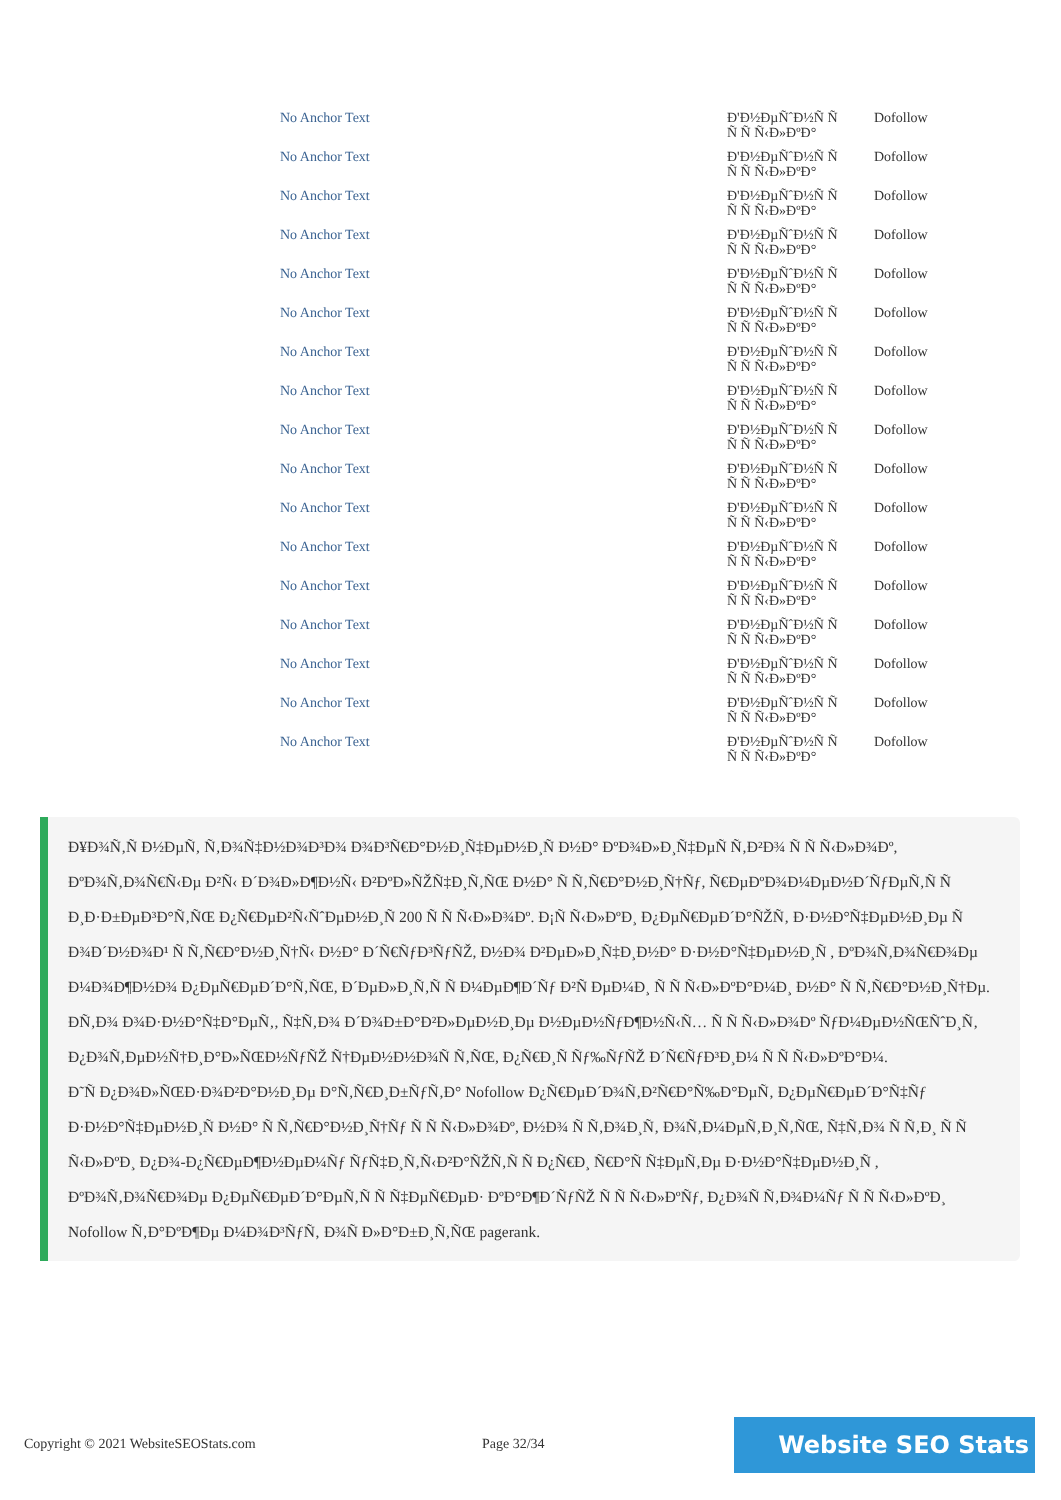| No Anchor Text | Ð'Ð½ÐµÑˆÐ½Ñ Ñ Ñ Ñ Ñ‹Ð»ÐºÐ° | Dofollow |
| No Anchor Text | Ð'Ð½ÐµÑˆÐ½Ñ Ñ Ñ Ñ Ñ‹Ð»ÐºÐ° | Dofollow |
| No Anchor Text | Ð'Ð½ÐµÑˆÐ½Ñ Ñ Ñ Ñ Ñ‹Ð»ÐºÐ° | Dofollow |
| No Anchor Text | Ð'Ð½ÐµÑˆÐ½Ñ Ñ Ñ Ñ Ñ‹Ð»ÐºÐ° | Dofollow |
| No Anchor Text | Ð'Ð½ÐµÑˆÐ½Ñ Ñ Ñ Ñ Ñ‹Ð»ÐºÐ° | Dofollow |
| No Anchor Text | Ð'Ð½ÐµÑˆÐ½Ñ Ñ Ñ Ñ Ñ‹Ð»ÐºÐ° | Dofollow |
| No Anchor Text | Ð'Ð½ÐµÑˆÐ½Ñ Ñ Ñ Ñ Ñ‹Ð»ÐºÐ° | Dofollow |
| No Anchor Text | Ð'Ð½ÐµÑˆÐ½Ñ Ñ Ñ Ñ Ñ‹Ð»ÐºÐ° | Dofollow |
| No Anchor Text | Ð'Ð½ÐµÑˆÐ½Ñ Ñ Ñ Ñ Ñ‹Ð»ÐºÐ° | Dofollow |
| No Anchor Text | Ð'Ð½ÐµÑˆÐ½Ñ Ñ Ñ Ñ Ñ‹Ð»ÐºÐ° | Dofollow |
| No Anchor Text | Ð'Ð½ÐµÑˆÐ½Ñ Ñ Ñ Ñ Ñ‹Ð»ÐºÐ° | Dofollow |
| No Anchor Text | Ð'Ð½ÐµÑˆÐ½Ñ Ñ Ñ Ñ Ñ‹Ð»ÐºÐ° | Dofollow |
| No Anchor Text | Ð'Ð½ÐµÑˆÐ½Ñ Ñ Ñ Ñ Ñ‹Ð»ÐºÐ° | Dofollow |
| No Anchor Text | Ð'Ð½ÐµÑˆÐ½Ñ Ñ Ñ Ñ Ñ‹Ð»ÐºÐ° | Dofollow |
| No Anchor Text | Ð'Ð½ÐµÑˆÐ½Ñ Ñ Ñ Ñ Ñ‹Ð»ÐºÐ° | Dofollow |
| No Anchor Text | Ð'Ð½ÐµÑˆÐ½Ñ Ñ Ñ Ñ Ñ‹Ð»ÐºÐ° | Dofollow |
| No Anchor Text | Ð'Ð½ÐµÑˆÐ½Ñ Ñ Ñ Ñ Ñ‹Ð»ÐºÐ° | Dofollow |
Ð¥Ð¾Ñ‚Ñ Ð½ÐµÑ‚ Ñ‚Ð¾Ñ‡Ð½Ð¾Ð³Ð¾ Ð¾Ð³Ñ€Ð°Ð½Ð¸Ñ‡ÐµÐ½Ð¸Ñ Ð½Ð° ÐºÐ¾Ð»Ð¸Ñ‡ÐµÑ Ñ‚Ð²Ð¾ Ñ Ñ Ñ‹Ð»Ð¾Ðº, ÐºÐ¾Ñ‚Ð¾Ñ€Ñ‹Ðµ Ð²Ñ‹ Ð´Ð¾Ð»Ð¶Ð½Ñ‹ Ð²ÐºÐ»ÑŽÑ‡Ð¸Ñ‚ÑŒ Ð½Ð° Ñ Ñ‚Ñ€Ð°Ð½Ð¸Ñ†Ñƒ, Ñ€ÐµÐºÐ¾Ð¼ÐµÐ½Ð´ÑƒÐµÑ‚Ñ Ñ Ð¸Ð·Ð±ÐµÐ³Ð°Ñ‚ÑŒ Ð¿Ñ€ÐµÐ²Ñ‹ÑˆÐµÐ½Ð¸Ñ 200 Ñ Ñ Ñ‹Ð»Ð¾Ðº. Ð¡Ñ Ñ‹Ð»ÐºÐ¸ Ð¿ÐµÑ€ÐµÐ´Ð°ÑŽÑ‚ Ð·Ð½Ð°Ñ‡ÐµÐ½Ð¸Ðµ Ñ Ð¾Ð´Ð½Ð¾Ð¹ Ñ Ñ‚Ñ€Ð°Ð½Ð¸Ñ†Ñ‹ Ð½Ð° Ð´Ñ€ÑƒÐ³ÑƒÑŽ, Ð½Ð¾ Ð²ÐµÐ»Ð¸Ñ‡Ð¸Ð½Ð° Ð·Ð½Ð°Ñ‡ÐµÐ½Ð¸Ñ , ÐºÐ¾Ñ‚Ð¾Ñ€Ð¾Ðµ Ð¼Ð¾Ð¶Ð½Ð¾ Ð¿ÐµÑ€ÐµÐ´Ð°Ñ‚ÑŒ, Ð´ÐµÐ»Ð¸Ñ‚Ñ Ñ Ð¼ÐµÐ¶Ð´Ñƒ Ð²Ñ ÐµÐ¼Ð¸ Ñ Ñ Ñ‹Ð»ÐºÐ°Ð¼Ð¸ Ð½Ð° Ñ Ñ‚Ñ€Ð°Ð½Ð¸Ñ†Ðµ. Ð­Ñ‚Ð¾ Ð¾Ð·Ð½Ð°Ñ‡Ð°ÐµÑ‚, Ñ‡Ñ‚Ð¾ Ð´Ð¾Ð±Ð°Ð²Ð»ÐµÐ½Ð¸Ðµ Ð½ÐµÐ½ÑƒÐ¶Ð½Ñ‹Ñ… Ñ Ñ Ñ‹Ð»Ð¾Ðº ÑƒÐ¼ÐµÐ½ÑŒÑˆÐ¸Ñ‚ Ð¿Ð¾Ñ‚ÐµÐ½Ñ†Ð¸Ð°Ð»ÑŒÐ½ÑƒÑŽ Ñ†ÐµÐ½Ð½Ð¾Ñ Ñ‚ÑŒ, Ð¿Ñ€Ð¸Ñ Ñƒ‰ÑƒÑŽ Ð´Ñ€ÑƒÐ³Ð¸Ð¼ Ñ Ñ Ñ‹Ð»ÐºÐ°Ð¼.
Ð˜Ñ Ð¿Ð¾Ð»ÑŒÐ·Ð¾Ð²Ð°Ð½Ð¸Ðµ Ð°Ñ‚Ñ€Ð¸Ð±ÑƒÑ‚Ð° Nofollow Ð¿Ñ€ÐµÐ´Ð¾Ñ‚Ð²Ñ€Ð°Ñ‰Ð°ÐµÑ‚ Ð¿ÐµÑ€ÐµÐ´Ð°Ñ‡Ñƒ Ð·Ð½Ð°Ñ‡ÐµÐ½Ð¸Ñ Ð½Ð° Ñ Ñ‚Ñ€Ð°Ð½Ð¸Ñ†Ñƒ Ñ Ñ Ñ‹Ð»Ð¾Ðº, Ð½Ð¾ Ñ Ñ‚Ð¾Ð¸Ñ‚ Ð¾Ñ‚Ð¼ÐµÑ‚Ð¸Ñ‚ÑŒ, Ñ‡Ñ‚Ð¾ Ñ Ñ‚Ð¸ Ñ Ñ Ñ‹Ð»ÐºÐ¸ Ð¿Ð¾-Ð¿Ñ€ÐµÐ¶Ð½ÐµÐ¼Ñƒ ÑƒÑ‡Ð¸Ñ‚Ñ‹Ð²Ð°ÑŽÑ‚Ñ Ñ Ð¿Ñ€Ð¸ Ñ€Ð°Ñ Ñ‡ÐµÑ‚Ðµ Ð·Ð½Ð°Ñ‡ÐµÐ½Ð¸Ñ , ÐºÐ¾Ñ‚Ð¾Ñ€Ð¾Ðµ Ð¿ÐµÑ€ÐµÐ´Ð°ÐµÑ‚Ñ Ñ Ñ‡ÐµÑ€ÐµÐ· ÐºÐ°Ð¶Ð´ÑƒÑŽ Ñ Ñ Ñ‹Ð»ÐºÑƒ, Ð¿Ð¾Ñ Ñ‚Ð¾Ð¼Ñƒ Ñ Ñ Ñ‹Ð»ÐºÐ¸ Nofollow Ñ‚Ð°ÐºÐ¶Ðµ Ð¼Ð¾Ð³ÑƒÑ‚ Ð¾Ñ Ð»Ð°Ð±Ð¸Ñ‚ÑŒ pagerank.
Copyright © 2021 WebsiteSEOStats.com
Page 32/34 Website SEO Stats